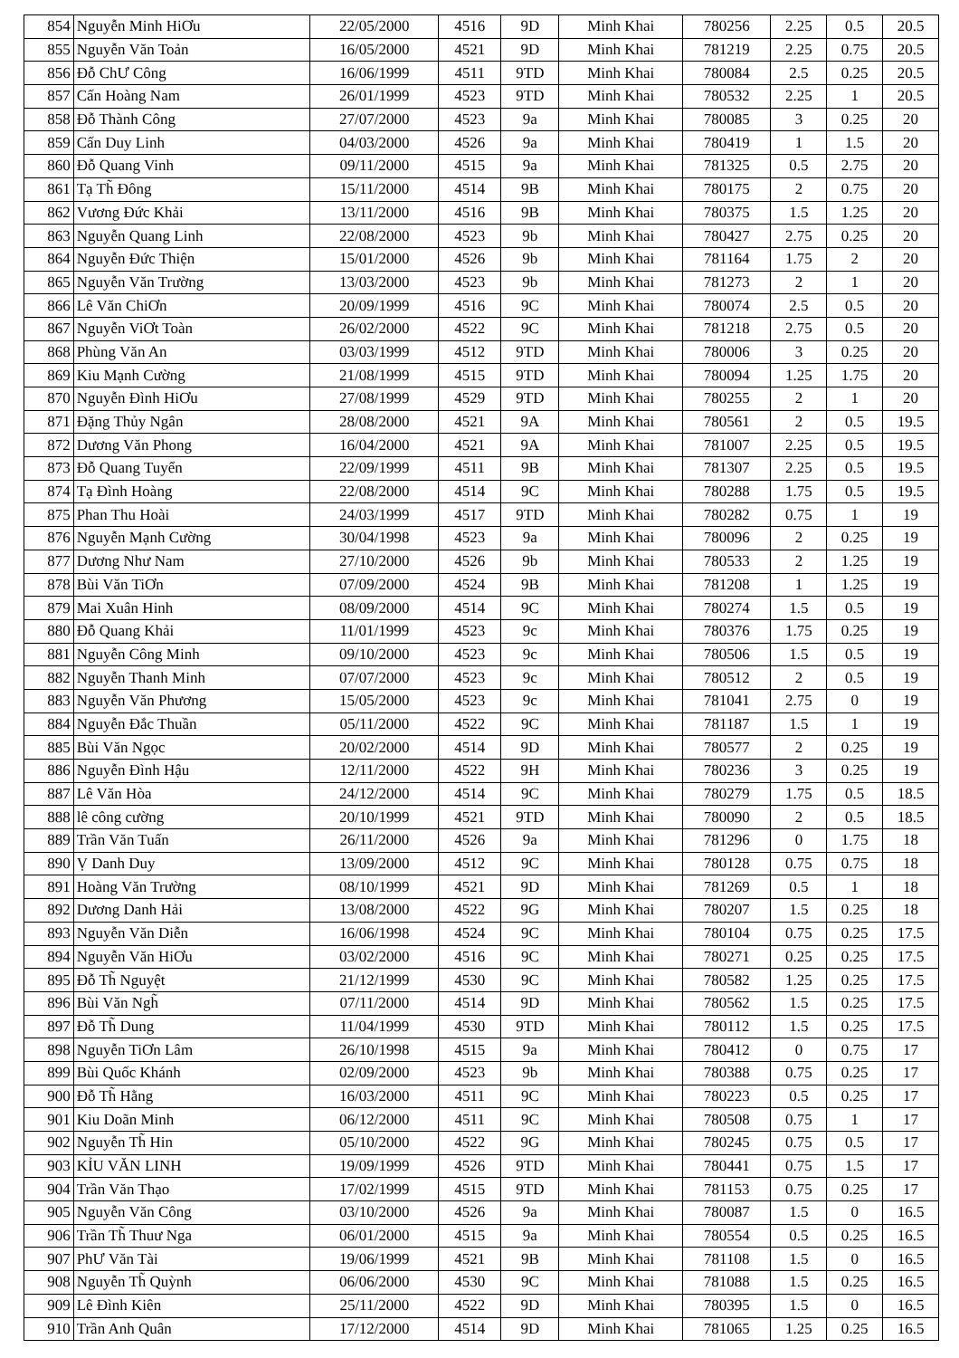| 854 | Nguyễn Minh HiƠu | 22/05/2000 | 4516 | 9D | Minh Khai | 780256 | 2.25 | 0.5 | 20.5 |
| 855 | Nguyễn Văn Toản | 16/05/2000 | 4521 | 9D | Minh Khai | 781219 | 2.25 | 0.75 | 20.5 |
| 856 | Đỗ ChƯ Công | 16/06/1999 | 4511 | 9TD | Minh Khai | 780084 | 2.5 | 0.25 | 20.5 |
| 857 | Cấn Hoàng Nam | 26/01/1999 | 4523 | 9TD | Minh Khai | 780532 | 2.25 | 1 | 20.5 |
| 858 | Đỗ Thành Công | 27/07/2000 | 4523 | 9a | Minh Khai | 780085 | 3 | 0.25 | 20 |
| 859 | Cấn Duy Linh | 04/03/2000 | 4526 | 9a | Minh Khai | 780419 | 1 | 1.5 | 20 |
| 860 | Đỗ Quang Vinh | 09/11/2000 | 4515 | 9a | Minh Khai | 781325 | 0.5 | 2.75 | 20 |
| 861 | Tạ Th̃ Đông | 15/11/2000 | 4514 | 9B | Minh Khai | 780175 | 2 | 0.75 | 20 |
| 862 | Vương Đức Khải | 13/11/2000 | 4516 | 9B | Minh Khai | 780375 | 1.5 | 1.25 | 20 |
| 863 | Nguyễn Quang Linh | 22/08/2000 | 4523 | 9b | Minh Khai | 780427 | 2.75 | 0.25 | 20 |
| 864 | Nguyễn Đức Thiện | 15/01/2000 | 4526 | 9b | Minh Khai | 781164 | 1.75 | 2 | 20 |
| 865 | Nguyễn Văn Trường | 13/03/2000 | 4523 | 9b | Minh Khai | 781273 | 2 | 1 | 20 |
| 866 | Lê Văn ChiƠn | 20/09/1999 | 4516 | 9C | Minh Khai | 780074 | 2.5 | 0.5 | 20 |
| 867 | Nguyễn ViƠt Toàn | 26/02/2000 | 4522 | 9C | Minh Khai | 781218 | 2.75 | 0.5 | 20 |
| 868 | Phùng Văn An | 03/03/1999 | 4512 | 9TD | Minh Khai | 780006 | 3 | 0.25 | 20 |
| 869 | Kiu Mạnh Cường | 21/08/1999 | 4515 | 9TD | Minh Khai | 780094 | 1.25 | 1.75 | 20 |
| 870 | Nguyễn Đình HiƠu | 27/08/1999 | 4529 | 9TD | Minh Khai | 780255 | 2 | 1 | 20 |
| 871 | Đặng Thủy Ngân | 28/08/2000 | 4521 | 9A | Minh Khai | 780561 | 2 | 0.5 | 19.5 |
| 872 | Dương Văn Phong | 16/04/2000 | 4521 | 9A | Minh Khai | 781007 | 2.25 | 0.5 | 19.5 |
| 873 | Đỗ Quang Tuyển | 22/09/1999 | 4511 | 9B | Minh Khai | 781307 | 2.25 | 0.5 | 19.5 |
| 874 | Tạ Đình Hoàng | 22/08/2000 | 4514 | 9C | Minh Khai | 780288 | 1.75 | 0.5 | 19.5 |
| 875 | Phan Thu Hoài | 24/03/1999 | 4517 | 9TD | Minh Khai | 780282 | 0.75 | 1 | 19 |
| 876 | Nguyễn Mạnh Cường | 30/04/1998 | 4523 | 9a | Minh Khai | 780096 | 2 | 0.25 | 19 |
| 877 | Dương Như Nam | 27/10/2000 | 4526 | 9b | Minh Khai | 780533 | 2 | 1.25 | 19 |
| 878 | Bùi Văn TiƠn | 07/09/2000 | 4524 | 9B | Minh Khai | 781208 | 1 | 1.25 | 19 |
| 879 | Mai Xuân Hinh | 08/09/2000 | 4514 | 9C | Minh Khai | 780274 | 1.5 | 0.5 | 19 |
| 880 | Đỗ Quang Khải | 11/01/1999 | 4523 | 9c | Minh Khai | 780376 | 1.75 | 0.25 | 19 |
| 881 | Nguyễn Công Minh | 09/10/2000 | 4523 | 9c | Minh Khai | 780506 | 1.5 | 0.5 | 19 |
| 882 | Nguyễn Thanh Minh | 07/07/2000 | 4523 | 9c | Minh Khai | 780512 | 2 | 0.5 | 19 |
| 883 | Nguyễn Văn Phương | 15/05/2000 | 4523 | 9c | Minh Khai | 781041 | 2.75 | 0 | 19 |
| 884 | Nguyễn Đắc Thuần | 05/11/2000 | 4522 | 9C | Minh Khai | 781187 | 1.5 | 1 | 19 |
| 885 | Bùi Văn Ngọc | 20/02/2000 | 4514 | 9D | Minh Khai | 780577 | 2 | 0.25 | 19 |
| 886 | Nguyễn Đình Hậu | 12/11/2000 | 4522 | 9H | Minh Khai | 780236 | 3 | 0.25 | 19 |
| 887 | Lê Văn Hòa | 24/12/2000 | 4514 | 9C | Minh Khai | 780279 | 1.75 | 0.5 | 18.5 |
| 888 | lê công cường | 20/10/1999 | 4521 | 9TD | Minh Khai | 780090 | 2 | 0.5 | 18.5 |
| 889 | Trần Văn Tuấn | 26/11/2000 | 4526 | 9a | Minh Khai | 781296 | 0 | 1.75 | 18 |
| 890 | Ṿ Danh Duy | 13/09/2000 | 4512 | 9C | Minh Khai | 780128 | 0.75 | 0.75 | 18 |
| 891 | Hoàng Văn Trường | 08/10/1999 | 4521 | 9D | Minh Khai | 781269 | 0.5 | 1 | 18 |
| 892 | Dương Danh Hải | 13/08/2000 | 4522 | 9G | Minh Khai | 780207 | 1.5 | 0.25 | 18 |
| 893 | Nguyễn Văn Diễn | 16/06/1998 | 4524 | 9C | Minh Khai | 780104 | 0.75 | 0.25 | 17.5 |
| 894 | Nguyễn Văn HiƠu | 03/02/2000 | 4516 | 9C | Minh Khai | 780271 | 0.25 | 0.25 | 17.5 |
| 895 | Đỗ Th̃ Nguyệt | 21/12/1999 | 4530 | 9C | Minh Khai | 780582 | 1.25 | 0.25 | 17.5 |
| 896 | Bùi Văn Ngh̃ | 07/11/2000 | 4514 | 9D | Minh Khai | 780562 | 1.5 | 0.25 | 17.5 |
| 897 | Đỗ Th̃ Dung | 11/04/1999 | 4530 | 9TD | Minh Khai | 780112 | 1.5 | 0.25 | 17.5 |
| 898 | Nguyễn TiƠn Lâm | 26/10/1998 | 4515 | 9a | Minh Khai | 780412 | 0 | 0.75 | 17 |
| 899 | Bùi Quốc Khánh | 02/09/2000 | 4523 | 9b | Minh Khai | 780388 | 0.75 | 0.25 | 17 |
| 900 | Đỗ Th̃ Hằng | 16/03/2000 | 4511 | 9C | Minh Khai | 780223 | 0.5 | 0.25 | 17 |
| 901 | Kiu Doãn Minh | 06/12/2000 | 4511 | 9C | Minh Khai | 780508 | 0.75 | 1 | 17 |
| 902 | Nguyễn Th̃ Hin | 05/10/2000 | 4522 | 9G | Minh Khai | 780245 | 0.75 | 0.5 | 17 |
| 903 | KỈU VĂN LINH | 19/09/1999 | 4526 | 9TD | Minh Khai | 780441 | 0.75 | 1.5 | 17 |
| 904 | Trần Văn Thạo | 17/02/1999 | 4515 | 9TD | Minh Khai | 781153 | 0.75 | 0.25 | 17 |
| 905 | Nguyễn Văn Công | 03/10/2000 | 4526 | 9a | Minh Khai | 780087 | 1.5 | 0 | 16.5 |
| 906 | Trần Th̃ Thuư Nga | 06/01/2000 | 4515 | 9a | Minh Khai | 780554 | 0.5 | 0.25 | 16.5 |
| 907 | PhƯ Văn Tài | 19/06/1999 | 4521 | 9B | Minh Khai | 781108 | 1.5 | 0 | 16.5 |
| 908 | Nguyễn Th̃ Quỳnh | 06/06/2000 | 4530 | 9C | Minh Khai | 781088 | 1.5 | 0.25 | 16.5 |
| 909 | Lê Đình Kiên | 25/11/2000 | 4522 | 9D | Minh Khai | 780395 | 1.5 | 0 | 16.5 |
| 910 | Trần Anh Quân | 17/12/2000 | 4514 | 9D | Minh Khai | 781065 | 1.25 | 0.25 | 16.5 |